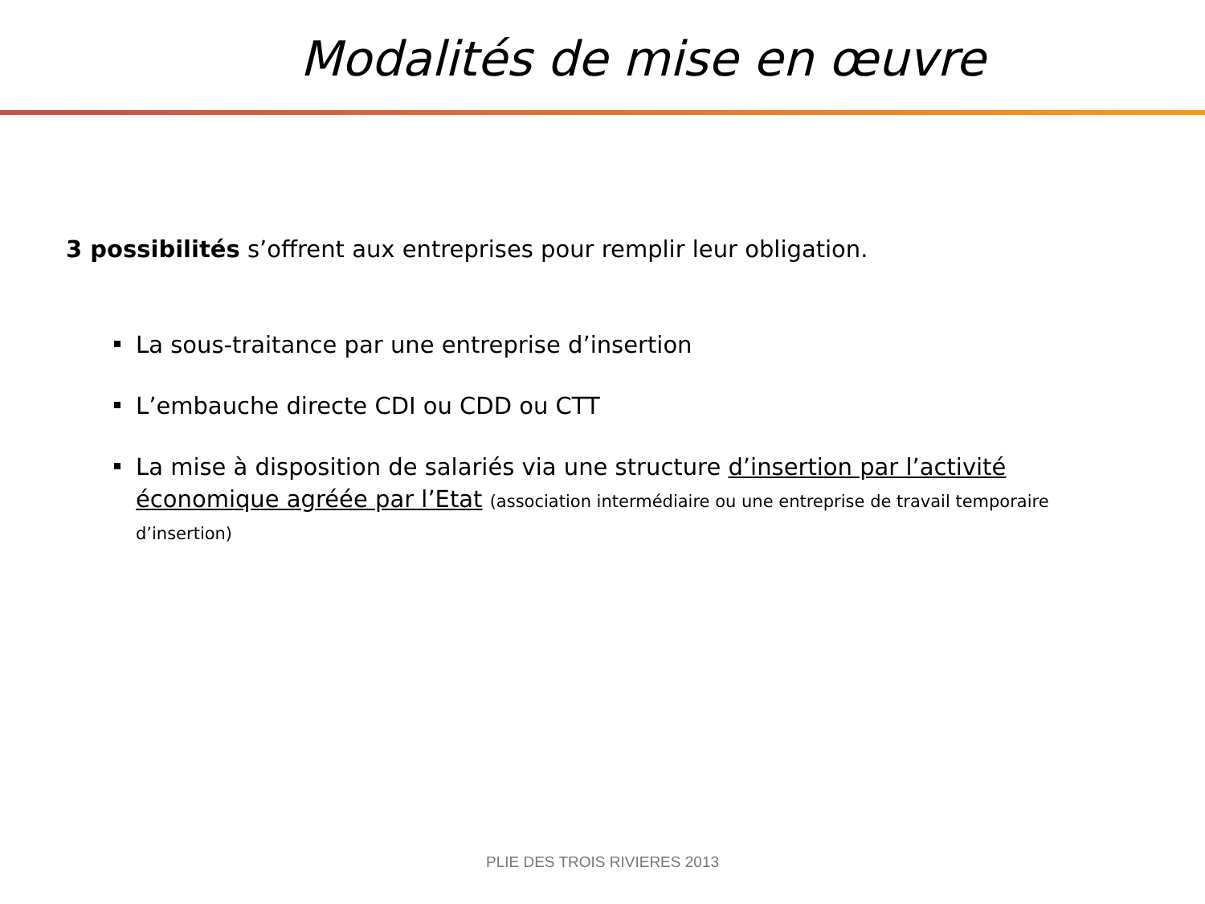Modalités de mise en œuvre
3 possibilités s’offrent aux entreprises pour remplir leur obligation.
La sous-traitance par une entreprise d’insertion
L’embauche directe CDI ou CDD ou CTT
La mise à disposition de salariés via une structure d’insertion par l’activité économique agréée par l’Etat (association intermédiaire ou une entreprise de travail temporaire d’insertion)
PLIE DES TROIS RIVIERES 2013